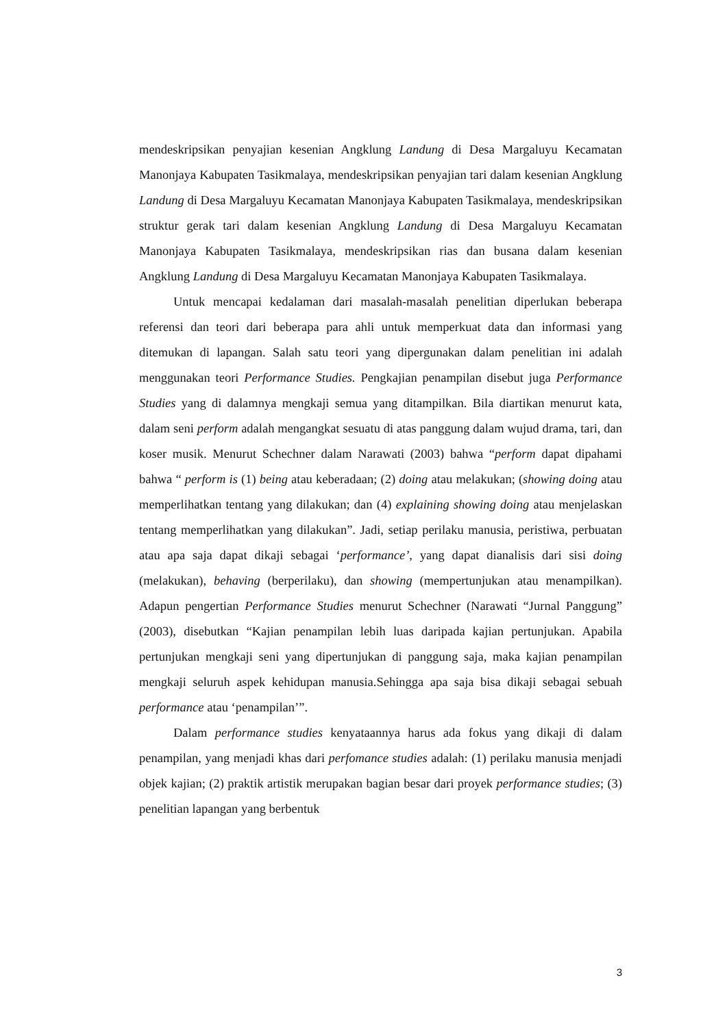mendeskripsikan penyajian kesenian Angklung Landung di Desa Margaluyu Kecamatan Manonjaya Kabupaten Tasikmalaya, mendeskripsikan penyajian tari dalam kesenian Angklung Landung di Desa Margaluyu Kecamatan Manonjaya Kabupaten Tasikmalaya, mendeskripsikan struktur gerak tari dalam kesenian Angklung Landung di Desa Margaluyu Kecamatan Manonjaya Kabupaten Tasikmalaya, mendeskripsikan rias dan busana dalam kesenian Angklung Landung di Desa Margaluyu Kecamatan Manonjaya Kabupaten Tasikmalaya.
Untuk mencapai kedalaman dari masalah-masalah penelitian diperlukan beberapa referensi dan teori dari beberapa para ahli untuk memperkuat data dan informasi yang ditemukan di lapangan. Salah satu teori yang dipergunakan dalam penelitian ini adalah menggunakan teori Performance Studies. Pengkajian penampilan disebut juga Performance Studies yang di dalamnya mengkaji semua yang ditampilkan. Bila diartikan menurut kata, dalam seni perform adalah mengangkat sesuatu di atas panggung dalam wujud drama, tari, dan koser musik. Menurut Schechner dalam Narawati (2003) bahwa “perform dapat dipahami bahwa “ perform is (1) being atau keberadaan; (2) doing atau melakukan; (showing doing atau memperlihatkan tentang yang dilakukan; dan (4) explaining showing doing atau menjelaskan tentang memperlihatkan yang dilakukan”. Jadi, setiap perilaku manusia, peristiwa, perbuatan atau apa saja dapat dikaji sebagai ‘performance’, yang dapat dianalisis dari sisi doing (melakukan), behaving (berperilaku), dan showing (mempertunjukan atau menampilkan). Adapun pengertian Performance Studies menurut Schechner (Narawati “Jurnal Panggung” (2003), disebutkan “Kajian penampilan lebih luas daripada kajian pertunjukan. Apabila pertunjukan mengkaji seni yang dipertunjukan di panggung saja, maka kajian penampilan mengkaji seluruh aspek kehidupan manusia.Sehingga apa saja bisa dikaji sebagai sebuah performance atau ‘penampilan’”.
Dalam performance studies kenyataannya harus ada fokus yang dikaji di dalam penampilan, yang menjadi khas dari perfomance studies adalah: (1) perilaku manusia menjadi objek kajian; (2) praktik artistik merupakan bagian besar dari proyek performance studies; (3) penelitian lapangan yang berbentuk
3